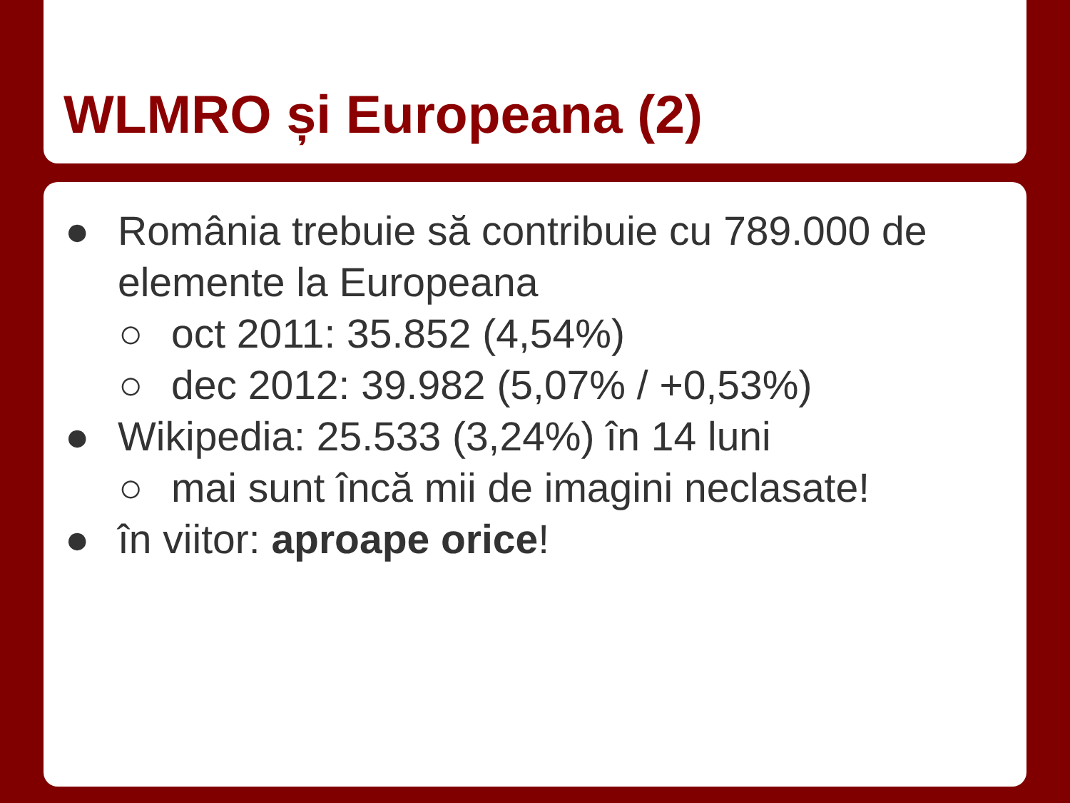WLMRO și Europeana (2)
● România trebuie să contribuie cu 789.000 de elemente la Europeana
○ oct 2011: 35.852 (4,54%)
○ dec 2012: 39.982 (5,07% / +0,53%)
● Wikipedia: 25.533 (3,24%) în 14 luni
○ mai sunt încă mii de imagini neclasate!
● în viitor: aproape orice!